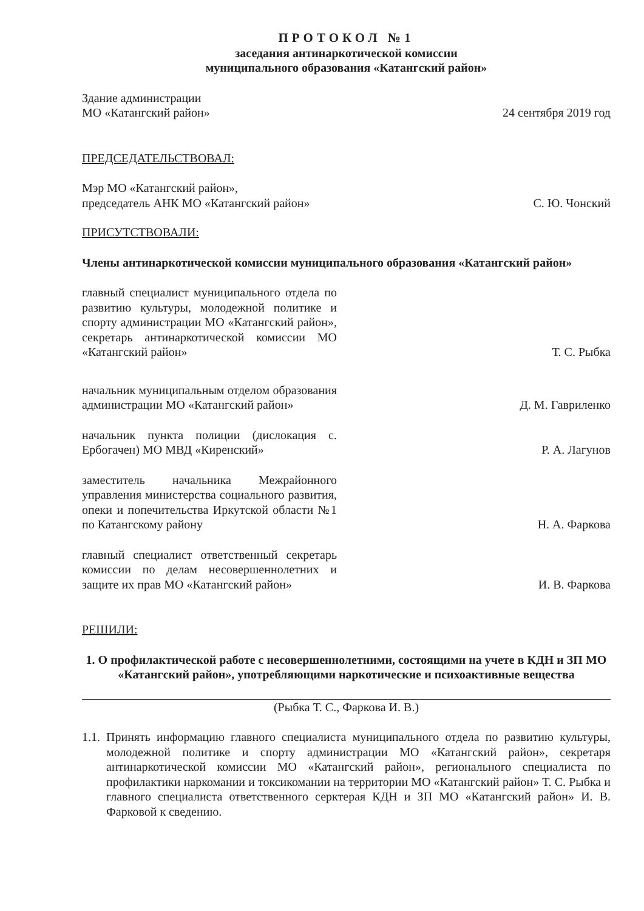ПРОТОКОЛ №1
заседания антинаркотической комиссии
муниципального образования «Катангский район»
Здание администрации
МО «Катангский район»
24 сентября 2019 год
ПРЕДСЕДАТЕЛЬСТВОВАЛ:
Мэр МО «Катангский район»,
председатель АНК МО «Катангский район»
С. Ю. Чонский
ПРИСУТСТВОВАЛИ:
Члены антинаркотической комиссии муниципального образования «Катангский район»
главный специалист муниципального отдела по развитию культуры, молодежной политике и спорту администрации МО «Катангский район», секретарь антинаркотической комиссии МО «Катангский район»
Т. С. Рыбка
начальник муниципальным отделом образования администрации МО «Катангский район»
Д. М. Гавриленко
начальник пункта полиции (дислокация с. Ербогачен) МО МВД «Киренский»
Р. А. Лагунов
заместитель начальника Межрайонного управления министерства социального развития, опеки и попечительства Иркутской области №1 по Катангскому району
Н. А. Фаркова
главный специалист ответственный секретарь комиссии по делам несовершеннолетних и защите их прав МО «Катангский район»
И. В. Фаркова
РЕШИЛИ:
1. О профилактической работе с несовершеннолетними, состоящими на учете в КДН и ЗП МО «Катангский район», употребляющими наркотические и психоактивные вещества
(Рыбка Т. С., Фаркова И. В.)
1.1.
Принять информацию главного специалиста муниципального отдела по развитию культуры, молодежной политике и спорту администрации МО «Катангский район», секретаря антинаркотической комиссии МО «Катангский район», регионального специалиста по профилактики наркомании и токсикомании на территории МО «Катангский район» Т. С. Рыбка и главного специалиста ответственного серктерая КДН и ЗП МО «Катангский район» И. В. Фарковой к сведению.